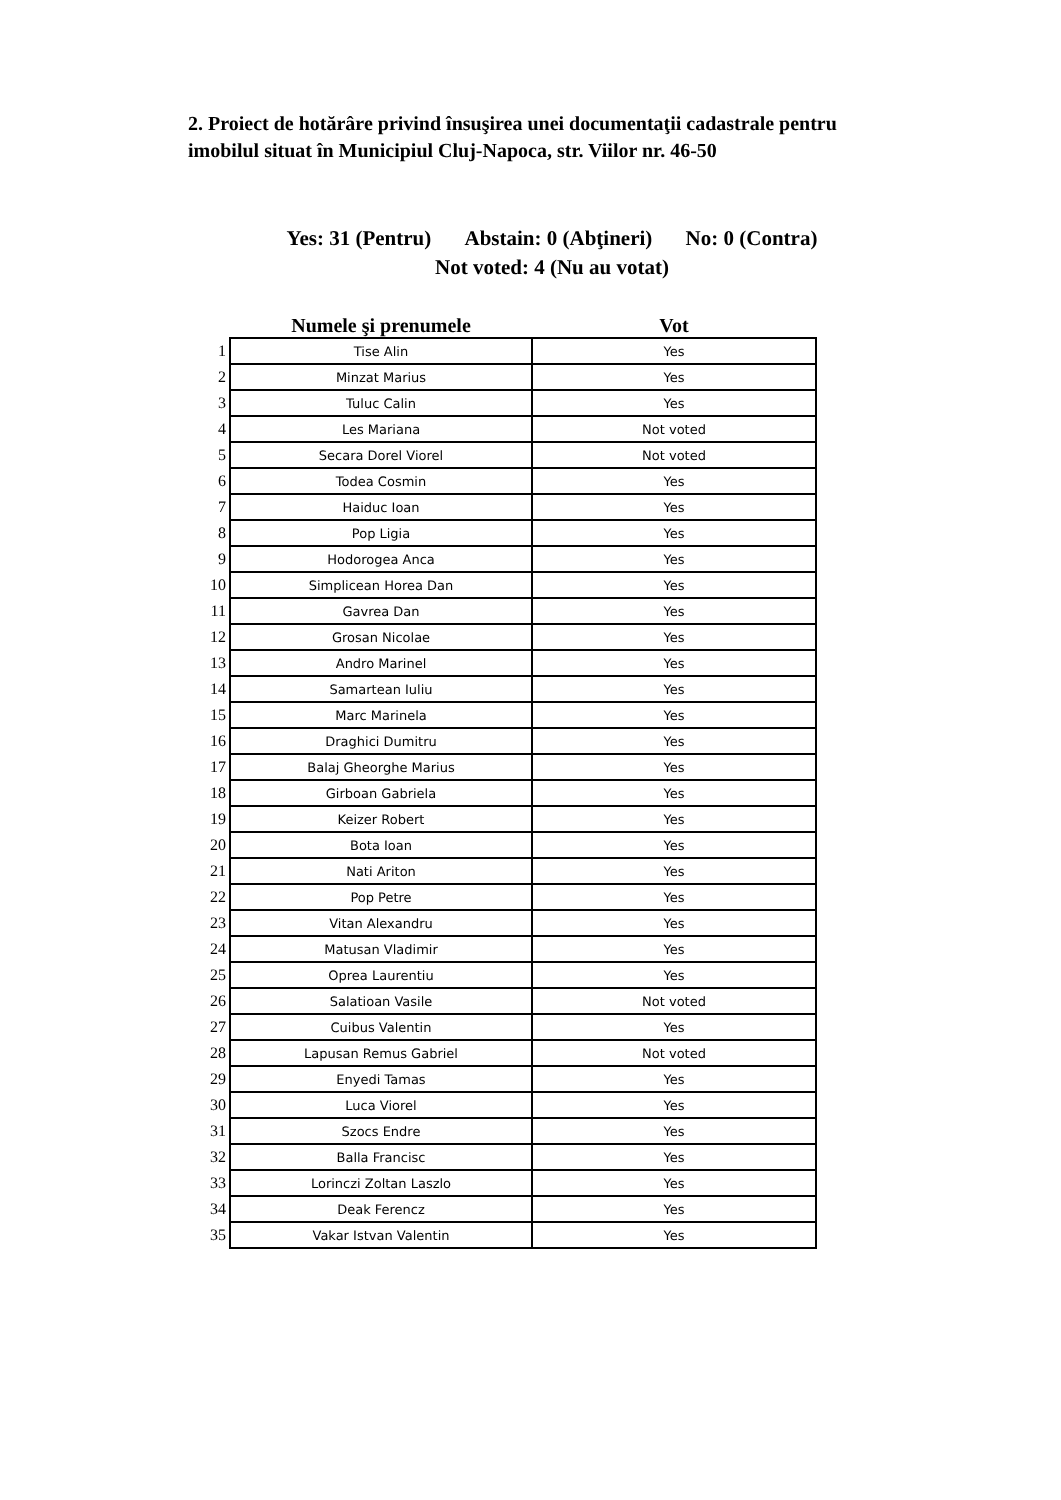2. Proiect de hotărâre privind însuşirea unei documentaţii cadastrale pentru imobilul situat în Municipiul Cluj-Napoca, str. Viilor nr. 46-50
Yes: 31 (Pentru) Abstain: 0 (Abţineri) No: 0 (Contra) Not voted: 4 (Nu au votat)
| | Numele şi prenumele | Vot |
| --- | --- | --- |
| 1 | Tise Alin | Yes |
| 2 | Minzat Marius | Yes |
| 3 | Tuluc Calin | Yes |
| 4 | Les Mariana | Not voted |
| 5 | Secara Dorel Viorel | Not voted |
| 6 | Todea Cosmin | Yes |
| 7 | Haiduc Ioan | Yes |
| 8 | Pop Ligia | Yes |
| 9 | Hodorogea Anca | Yes |
| 10 | Simplicean Horea Dan | Yes |
| 11 | Gavrea Dan | Yes |
| 12 | Grosan Nicolae | Yes |
| 13 | Andro Marinel | Yes |
| 14 | Samartean Iuliu | Yes |
| 15 | Marc Marinela | Yes |
| 16 | Draghici Dumitru | Yes |
| 17 | Balaj Gheorghe Marius | Yes |
| 18 | Girboan Gabriela | Yes |
| 19 | Keizer Robert | Yes |
| 20 | Bota Ioan | Yes |
| 21 | Nati Ariton | Yes |
| 22 | Pop Petre | Yes |
| 23 | Vitan Alexandru | Yes |
| 24 | Matusan Vladimir | Yes |
| 25 | Oprea Laurentiu | Yes |
| 26 | Salatioan Vasile | Not voted |
| 27 | Cuibus Valentin | Yes |
| 28 | Lapusan Remus Gabriel | Not voted |
| 29 | Enyedi Tamas | Yes |
| 30 | Luca Viorel | Yes |
| 31 | Szocs Endre | Yes |
| 32 | Balla Francisc | Yes |
| 33 | Lorinczi Zoltan Laszlo | Yes |
| 34 | Deak Ferencz | Yes |
| 35 | Vakar Istvan Valentin | Yes |